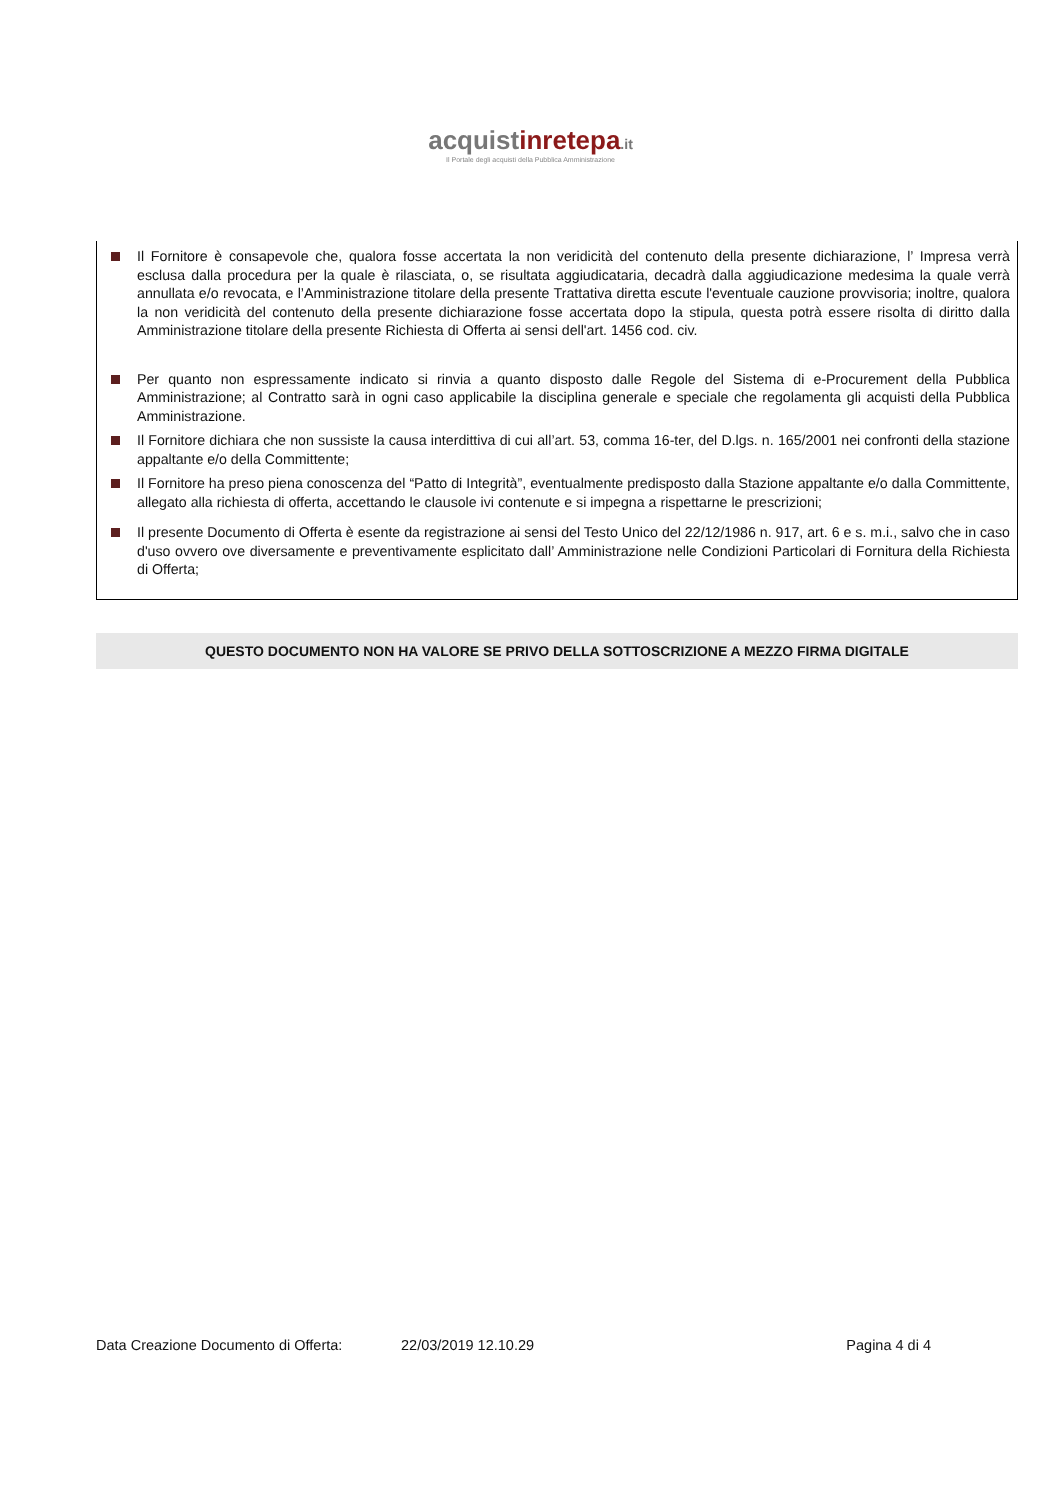acquistinrete pa.it
Il Portale degli acquisti della Pubblica Amministrazione
Il Fornitore è consapevole che, qualora fosse accertata la non veridicità del contenuto della presente dichiarazione, l’ Impresa verrà esclusa dalla procedura per la quale è rilasciata, o, se risultata aggiudicataria, decadrà dalla aggiudicazione medesima la quale verrà annullata e/o revocata, e l’Amministrazione titolare della presente Trattativa diretta escute l'eventuale cauzione provvisoria; inoltre, qualora la non veridicità del contenuto della presente dichiarazione fosse accertata dopo la stipula, questa potrà essere risolta di diritto dalla Amministrazione titolare della presente Richiesta di Offerta ai sensi dell'art. 1456 cod. civ.
Per quanto non espressamente indicato si rinvia a quanto disposto dalle Regole del Sistema di e-Procurement della Pubblica Amministrazione; al Contratto sarà in ogni caso applicabile la disciplina generale e speciale che regolamenta gli acquisti della Pubblica Amministrazione.
Il Fornitore dichiara che non sussiste la causa interdittiva di cui all’art. 53, comma 16-ter, del D.lgs. n. 165/2001 nei confronti della stazione appaltante e/o della Committente;
Il Fornitore ha preso piena conoscenza del “Patto di Integrità”, eventualmente predisposto dalla Stazione appaltante e/o dalla Committente, allegato alla richiesta di offerta, accettando le clausole ivi contenute e si impegna a rispettarne le prescrizioni;
Il presente Documento di Offerta è esente da registrazione ai sensi del Testo Unico del 22/12/1986 n. 917, art. 6 e s. m.i., salvo che in caso d'uso ovvero ove diversamente e preventivamente esplicitato dall’ Amministrazione nelle Condizioni Particolari di Fornitura della Richiesta di Offerta;
QUESTO DOCUMENTO NON HA VALORE SE PRIVO DELLA SOTTOSCRIZIONE A MEZZO FIRMA DIGITALE
Data Creazione Documento di Offerta: 22/03/2019 12.10.29 Pagina 4 di 4